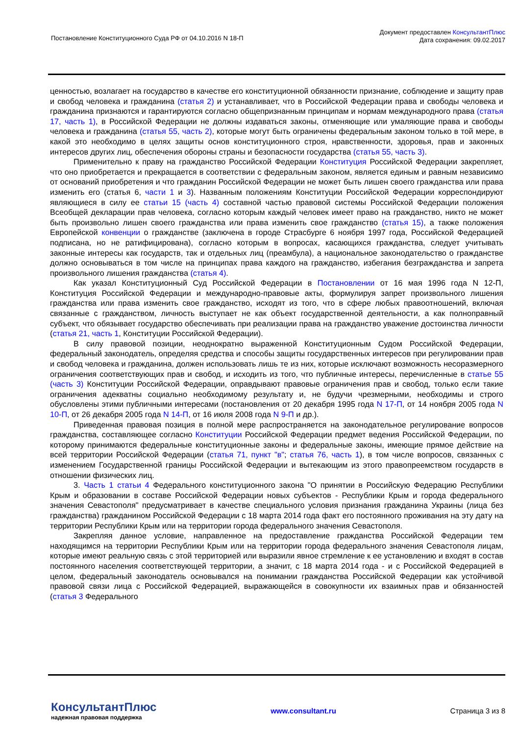Постановление Конституционного Суда РФ от 04.10.2016 N 18-П
Документ предоставлен КонсультантПлюс
Дата сохранения: 09.02.2017
ценностью, возлагает на государство в качестве его конституционной обязанности признание, соблюдение и защиту прав и свобод человека и гражданина (статья 2) и устанавливает, что в Российской Федерации права и свободы человека и гражданина признаются и гарантируются согласно общепризнанным принципам и нормам международного права (статья 17, часть 1), в Российской Федерации не должны издаваться законы, отменяющие или умаляющие права и свободы человека и гражданина (статья 55, часть 2), которые могут быть ограничены федеральным законом только в той мере, в какой это необходимо в целях защиты основ конституционного строя, нравственности, здоровья, прав и законных интересов других лиц, обеспечения обороны страны и безопасности государства (статья 55, часть 3).
Применительно к праву на гражданство Российской Федерации Конституция Российской Федерации закрепляет, что оно приобретается и прекращается в соответствии с федеральным законом, является единым и равным независимо от оснований приобретения и что гражданин Российской Федерации не может быть лишен своего гражданства или права изменить его (статья 6, части 1 и 3). Названным положениям Конституции Российской Федерации корреспондируют являющиеся в силу ее статьи 15 (часть 4) составной частью правовой системы Российской Федерации положения Всеобщей декларации прав человека, согласно которым каждый человек имеет право на гражданство, никто не может быть произвольно лишен своего гражданства или права изменить свое гражданство (статья 15), а также положения Европейской конвенции о гражданстве (заключена в городе Страсбурге 6 ноября 1997 года, Российской Федерацией подписана, но не ратифицирована), согласно которым в вопросах, касающихся гражданства, следует учитывать законные интересы как государств, так и отдельных лиц (преамбула), а национальное законодательство о гражданстве должно основываться в том числе на принципах права каждого на гражданство, избегания безгражданства и запрета произвольного лишения гражданства (статья 4).
Как указал Конституционный Суд Российской Федерации в Постановлении от 16 мая 1996 года N 12-П, Конституция Российской Федерации и международно-правовые акты, формулируя запрет произвольного лишения гражданства или права изменить свое гражданство, исходят из того, что в сфере любых правоотношений, включая связанные с гражданством, личность выступает не как объект государственной деятельности, а как полноправный субъект, что обязывает государство обеспечивать при реализации права на гражданство уважение достоинства личности (статья 21, часть 1, Конституции Российской Федерации).
В силу правовой позиции, неоднократно выраженной Конституционным Судом Российской Федерации, федеральный законодатель, определяя средства и способы защиты государственных интересов при регулировании прав и свобод человека и гражданина, должен использовать лишь те из них, которые исключают возможность несоразмерного ограничения соответствующих прав и свобод, и исходить из того, что публичные интересы, перечисленные в статье 55 (часть 3) Конституции Российской Федерации, оправдывают правовые ограничения прав и свобод, только если такие ограничения адекватны социально необходимому результату и, не будучи чрезмерными, необходимы и строго обусловлены этими публичными интересами (постановления от 20 декабря 1995 года N 17-П, от 14 ноября 2005 года N 10-П, от 26 декабря 2005 года N 14-П, от 16 июля 2008 года N 9-П и др.).
Приведенная правовая позиция в полной мере распространяется на законодательное регулирование вопросов гражданства, составляющее согласно Конституции Российской Федерации предмет ведения Российской Федерации, по которому принимаются федеральные конституционные законы и федеральные законы, имеющие прямое действие на всей территории Российской Федерации (статья 71, пункт "в"; статья 76, часть 1), в том числе вопросов, связанных с изменением Государственной границы Российской Федерации и вытекающим из этого правопреемством государств в отношении физических лиц.
3. Часть 1 статьи 4 Федерального конституционного закона "О принятии в Российскую Федерацию Республики Крым и образовании в составе Российской Федерации новых субъектов - Республики Крым и города федерального значения Севастополя" предусматривает в качестве специального условия признания гражданина Украины (лица без гражданства) гражданином Российской Федерации с 18 марта 2014 года факт его постоянного проживания на эту дату на территории Республики Крым или на территории города федерального значения Севастополя.
Закрепляя данное условие, направленное на предоставление гражданства Российской Федерации тем находящимся на территории Республики Крым или на территории города федерального значения Севастополя лицам, которые имеют реальную связь с этой территорией или выразили явное стремление к ее установлению и входят в состав постоянного населения соответствующей территории, а значит, с 18 марта 2014 года - и с Российской Федерацией в целом, федеральный законодатель основывался на понимании гражданства Российской Федерации как устойчивой правовой связи лица с Российской Федерацией, выражающейся в совокупности их взаимных прав и обязанностей (статья 3 Федерального
КонсультантПлюс
надежная правовая поддержка
www.consultant.ru Страница 3 из 8